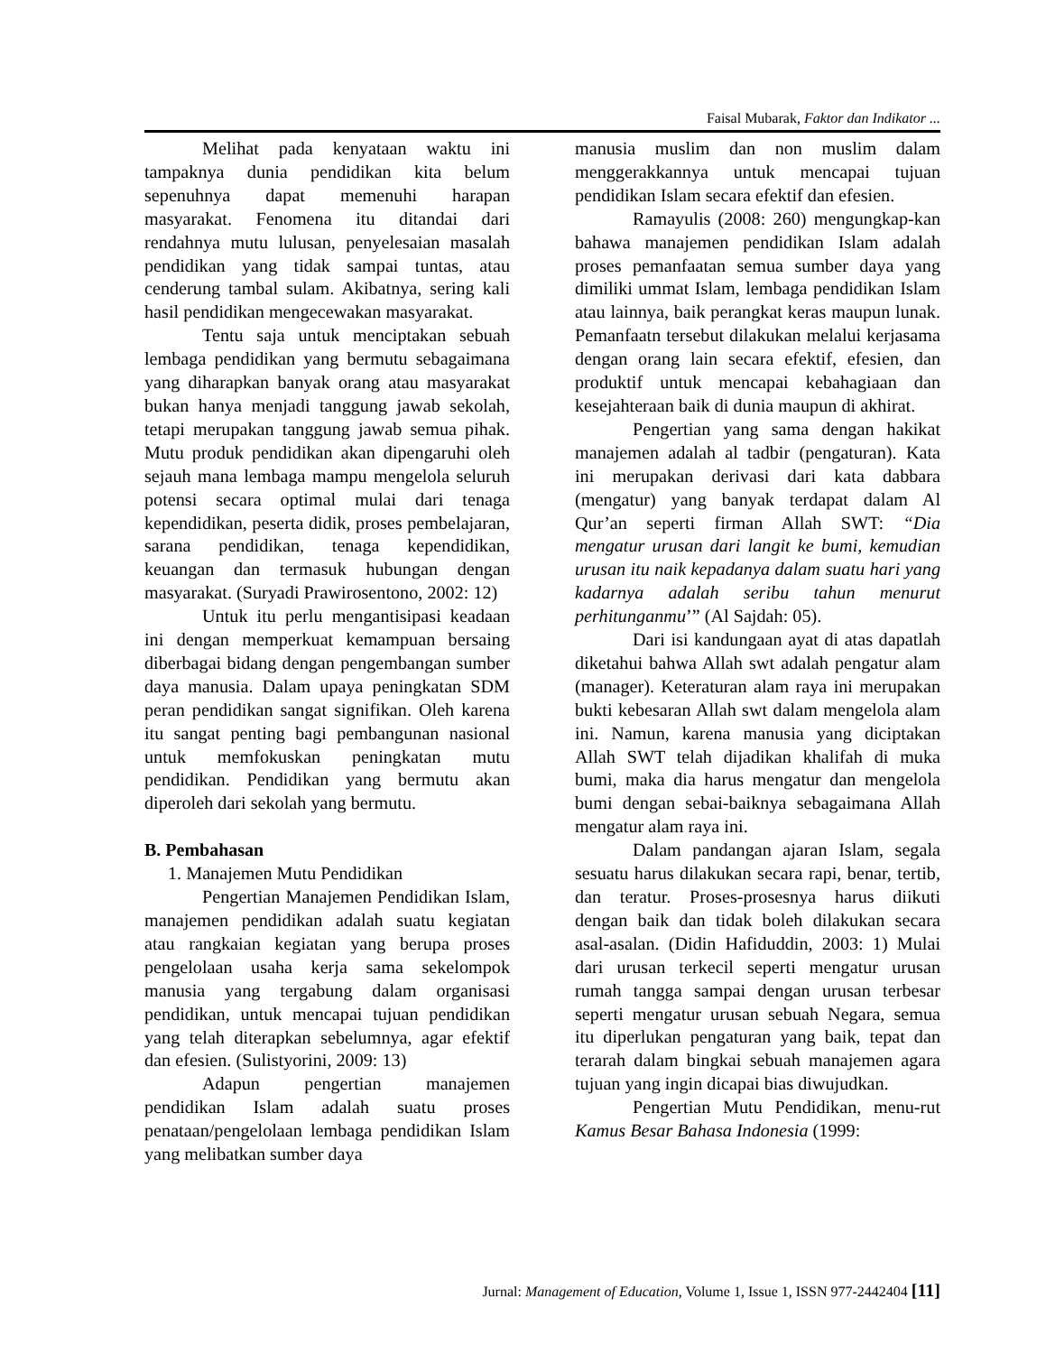Faisal Mubarak, Faktor dan Indikator ...
Melihat pada kenyataan waktu ini tampaknya dunia pendidikan kita belum sepenuhnya dapat memenuhi harapan masyarakat. Fenomena itu ditandai dari rendahnya mutu lulusan, penyelesaian masalah pendidikan yang tidak sampai tuntas, atau cenderung tambal sulam. Akibatnya, sering kali hasil pendidikan mengecewakan masyarakat.
Tentu saja untuk menciptakan sebuah lembaga pendidikan yang bermutu sebagaimana yang diharapkan banyak orang atau masyarakat bukan hanya menjadi tanggung jawab sekolah, tetapi merupakan tanggung jawab semua pihak. Mutu produk pendidikan akan dipengaruhi oleh sejauh mana lembaga mampu mengelola seluruh potensi secara optimal mulai dari tenaga kependidikan, peserta didik, proses pembelajaran, sarana pendidikan, tenaga kependidikan, keuangan dan termasuk hubungan dengan masyarakat. (Suryadi Prawirosentono, 2002: 12)
Untuk itu perlu mengantisipasi keadaan ini dengan memperkuat kemampuan bersaing diberbagai bidang dengan pengembangan sumber daya manusia. Dalam upaya peningkatan SDM peran pendidikan sangat signifikan. Oleh karena itu sangat penting bagi pembangunan nasional untuk memfokuskan peningkatan mutu pendidikan. Pendidikan yang bermutu akan diperoleh dari sekolah yang bermutu.
B. Pembahasan
1. Manajemen Mutu Pendidikan
Pengertian Manajemen Pendidikan Islam, manajemen pendidikan adalah suatu kegiatan atau rangkaian kegiatan yang berupa proses pengelolaan usaha kerja sama sekelompok manusia yang tergabung dalam organisasi pendidikan, untuk mencapai tujuan pendidikan yang telah diterapkan sebelumnya, agar efektif dan efesien. (Sulistyorini, 2009: 13)
Adapun pengertian manajemen pendidikan Islam adalah suatu proses penataan/pengelolaan lembaga pendidikan Islam yang melibatkan sumber daya
manusia muslim dan non muslim dalam menggerakkannya untuk mencapai tujuan pendidikan Islam secara efektif dan efesien.
Ramayulis (2008: 260) mengungkap-kan bahawa manajemen pendidikan Islam adalah proses pemanfaatan semua sumber daya yang dimiliki ummat Islam, lembaga pendidikan Islam atau lainnya, baik perangkat keras maupun lunak. Pemanfaatn tersebut dilakukan melalui kerjasama dengan orang lain secara efektif, efesien, dan produktif untuk mencapai kebahagiaan dan kesejahteraan baik di dunia maupun di akhirat.
Pengertian yang sama dengan hakikat manajemen adalah al tadbir (pengaturan). Kata ini merupakan derivasi dari kata dabbara (mengatur) yang banyak terdapat dalam Al Qur’an seperti firman Allah SWT: “Dia mengatur urusan dari langit ke bumi, kemudian urusan itu naik kepadanya dalam suatu hari yang kadarnya adalah seribu tahun menurut perhitunganmu’” (Al Sajdah: 05).
Dari isi kandungaan ayat di atas dapatlah diketahui bahwa Allah swt adalah pengatur alam (manager). Keteraturan alam raya ini merupakan bukti kebesaran Allah swt dalam mengelola alam ini. Namun, karena manusia yang diciptakan Allah SWT telah dijadikan khalifah di muka bumi, maka dia harus mengatur dan mengelola bumi dengan sebai-baiknya sebagaimana Allah mengatur alam raya ini.
Dalam pandangan ajaran Islam, segala sesuatu harus dilakukan secara rapi, benar, tertib, dan teratur. Proses-prosesnya harus diikuti dengan baik dan tidak boleh dilakukan secara asal-asalan. (Didin Hafiduddin, 2003: 1) Mulai dari urusan terkecil seperti mengatur urusan rumah tangga sampai dengan urusan terbesar seperti mengatur urusan sebuah Negara, semua itu diperlukan pengaturan yang baik, tepat dan terarah dalam bingkai sebuah manajemen agara tujuan yang ingin dicapai bias diwujudkan.
Pengertian Mutu Pendidikan, menu-rut Kamus Besar Bahasa Indonesia (1999:
Jurnal: Management of Education, Volume 1, Issue 1, ISSN 977-2442404 [11]